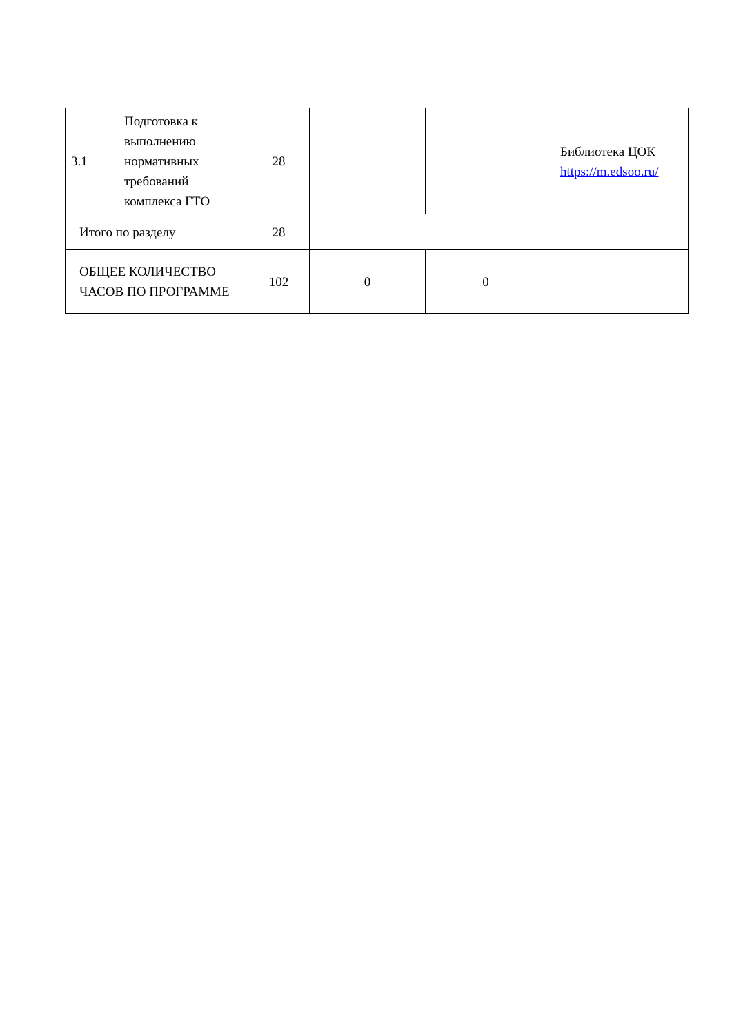| 3.1 | Подготовка к выполнению нормативных требований комплекса ГТО | 28 | | | Библиотека ЦОК https://m.edsoo.ru/ |
| Итого по разделу | | 28 | | | |
| ОБЩЕЕ КОЛИЧЕСТВО ЧАСОВ ПО ПРОГРАММЕ | | 102 | 0 | 0 | |